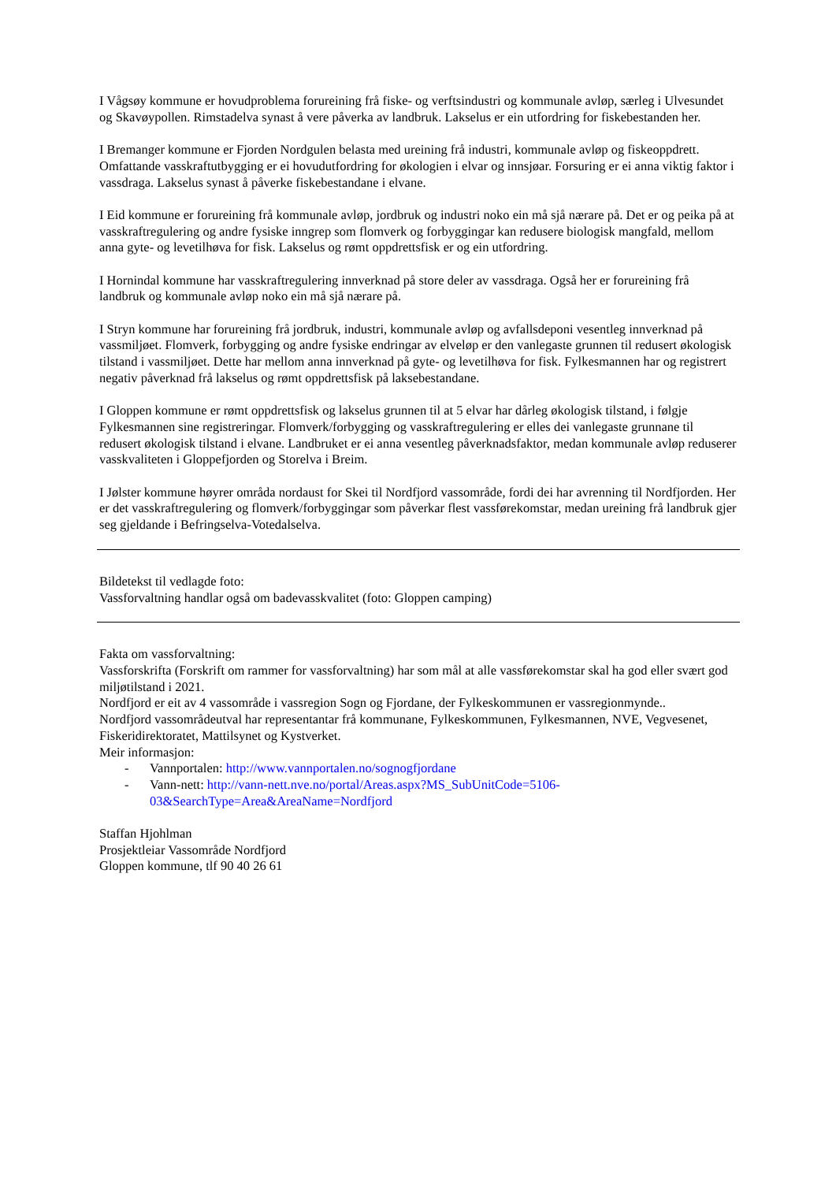I Vågsøy kommune er hovudproblema forureining frå fiske- og verftsindustri og kommunale avløp, særleg i Ulvesundet og Skavøypollen. Rimstadelva synast å vere påverka av landbruk. Lakselus er ein utfordring for fiskebestanden her.
I Bremanger kommune er Fjorden Nordgulen belasta med ureining frå industri, kommunale avløp og fiskeoppdrett. Omfattande vasskraftutbygging er ei hovudutfordring for økologien i elvar og innsjøar. Forsuring er ei anna viktig faktor i vassdraga. Lakselus synast å påverke fiskebestandane i elvane.
I Eid kommune er forureining frå kommunale avløp, jordbruk og industri noko ein må sjå nærare på. Det er og peika på at vasskraftregulering og andre fysiske inngrep som flomverk og forbyggingar kan redusere biologisk mangfald, mellom anna gyte- og levetilhøva for fisk. Lakselus og rømt oppdrettsfisk er og ein utfordring.
I Hornindal kommune har vasskraftregulering innverknad på store deler av vassdraga. Også her er forureining frå landbruk og kommunale avløp noko ein må sjå nærare på.
I Stryn kommune har forureining frå jordbruk, industri, kommunale avløp og avfallsdeponi vesentleg innverknad på vassmiljøet. Flomverk, forbygging og andre fysiske endringar av elveløp er den vanlegaste grunnen til redusert økologisk tilstand i vassmiljøet. Dette har mellom anna innverknad på gyte- og levetilhøva for fisk. Fylkesmannen har og registrert negativ påverknad frå lakselus og rømt oppdrettsfisk på laksebestandane.
I Gloppen kommune er rømt oppdrettsfisk og lakselus grunnen til at 5 elvar har dårleg økologisk tilstand, i følgje Fylkesmannen sine registreringar. Flomverk/forbygging og vasskraftregulering er elles dei vanlegaste grunnane til redusert økologisk tilstand i elvane. Landbruket er ei anna vesentleg påverknadsfaktor, medan kommunale avløp reduserer vasskvaliteten i Gloppefjorden og Storelva i Breim.
I Jølster kommune høyrer områda nordaust for Skei til Nordfjord vassområde, fordi dei har avrenning til Nordfjorden. Her er det vasskraftregulering og flomverk/forbyggingar som påverkar flest vassførekomstar, medan ureining frå landbruk gjer seg gjeldande i Befringselva-Votedalselva.
Bildetekst til vedlagde foto:
Vassforvaltning handlar også om badevasskvalitet (foto: Gloppen camping)
Fakta om vassforvaltning:
Vassforskrifta (Forskrift om rammer for vassforvaltning) har som mål at alle vassførekomstar skal ha god eller svært god miljøtilstand i 2021.
Nordfjord er eit av 4 vassområde i vassregion Sogn og Fjordane, der Fylkeskommunen er vassregionmynde..
Nordfjord vassområdeutval har representantar frå kommunane, Fylkeskommunen, Fylkesmannen, NVE, Vegvesenet, Fiskeridirektoratet, Mattilsynet og Kystverket.
Meir informasjon:
- Vannportalen: http://www.vannportalen.no/sognogfjordane
- Vann-nett: http://vann-nett.nve.no/portal/Areas.aspx?MS_SubUnitCode=5106-03&SearchType=Area&AreaName=Nordfjord
Staffan Hjohlman
Prosjektleiar Vassområde Nordfjord
Gloppen kommune, tlf 90 40 26 61